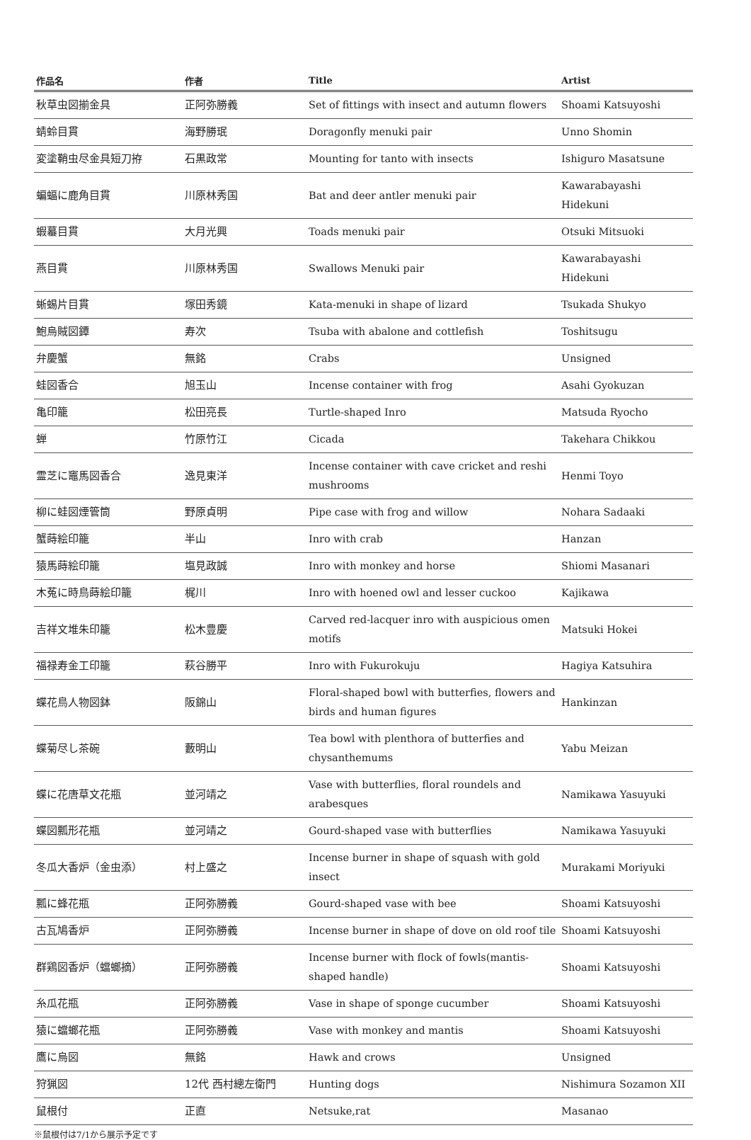| 作品名 | 作者 | Title | Artist |
| --- | --- | --- | --- |
| 秋草虫図揃金具 | 正阿弥勝義 | Set of fittings with insect and autumn flowers | Shoami Katsuyoshi |
| 蜻蛉目貫 | 海野勝珉 | Doragonfly menuki pair | Unno Shomin |
| 変塗鞘虫尽金具短刀拵 | 石黒政常 | Mounting for tanto with insects | Ishiguro Masatsune |
| 蝙蝠に鹿角目貫 | 川原林秀国 | Bat and deer antler menuki pair | Kawarabayashi Hidekuni |
| 蝦蟇目貫 | 大月光興 | Toads menuki pair | Otsuki Mitsuoki |
| 燕目貫 | 川原林秀国 | Swallows Menuki pair | Kawarabayashi Hidekuni |
| 蜥蜴片目貫 | 塚田秀鏡 | Kata-menuki in shape of lizard | Tsukada Shukyo |
| 鮑烏賊図鐔 | 寿次 | Tsuba with abalone and cottlefish | Toshitsugu |
| 弁慶蟹 | 無銘 | Crabs | Unsigned |
| 蛙図香合 | 旭玉山 | Incense container with frog | Asahi Gyokuzan |
| 亀印籠 | 松田亮長 | Turtle-shaped Inro | Matsuda Ryocho |
| 蝉 | 竹原竹江 | Cicada | Takehara Chikkou |
| 霊芝に竈馬図香合 | 逸見東洋 | Incense container with cave cricket and reshi mushrooms | Henmi Toyo |
| 柳に蛙図煙管筒 | 野原貞明 | Pipe case with frog and willow | Nohara Sadaaki |
| 蟹蒔絵印籠 | 半山 | Inro with crab | Hanzan |
| 猿馬蒔絵印籠 | 塩見政誠 | Inro with monkey and horse | Shiomi Masanari |
| 木菟に時鳥蒔絵印籠 | 梶川 | Inro with hoened owl and lesser cuckoo | Kajikawa |
| 吉祥文堆朱印籠 | 松木豊慶 | Carved red-lacquer inro with auspicious omen motifs | Matsuki Hokei |
| 福禄寿金工印籠 | 萩谷勝平 | Inro with Fukurokuju | Hagiya Katsuhira |
| 蝶花鳥人物図鉢 | 阪錦山 | Floral-shaped bowl with butterfies, flowers and birds and human figures | Hankinzan |
| 蝶菊尽し茶碗 | 藪明山 | Tea bowl with plenthora of butterfies and chysanthemums | Yabu Meizan |
| 蝶に花唐草文花瓶 | 並河靖之 | Vase with butterflies, floral roundels and arabesques | Namikawa Yasuyuki |
| 蝶図瓢形花瓶 | 並河靖之 | Gourd-shaped vase with butterflies | Namikawa Yasuyuki |
| 冬瓜大香炉（金虫添） | 村上盛之 | Incense burner in shape of squash with gold insect | Murakami Moriyuki |
| 瓢に蜂花瓶 | 正阿弥勝義 | Gourd-shaped vase with bee | Shoami Katsuyoshi |
| 古瓦鳩香炉 | 正阿弥勝義 | Incense burner in shape of dove on old roof tile | Shoami Katsuyoshi |
| 群鶏図香炉（蟷螂摘） | 正阿弥勝義 | Incense burner with flock of fowls(mantis-shaped handle) | Shoami Katsuyoshi |
| 糸瓜花瓶 | 正阿弥勝義 | Vase in shape of sponge cucumber | Shoami Katsuyoshi |
| 猿に蟷螂花瓶 | 正阿弥勝義 | Vase with monkey and mantis | Shoami Katsuyoshi |
| 鷹に烏図 | 無銘 | Hawk and crows | Unsigned |
| 狩猟図 | 12代 西村總左衛門 | Hunting dogs | Nishimura Sozamon XII |
| 鼠根付 | 正直 | Netsuke,rat | Masanao |
※鼠根付は7/1から展示予定です